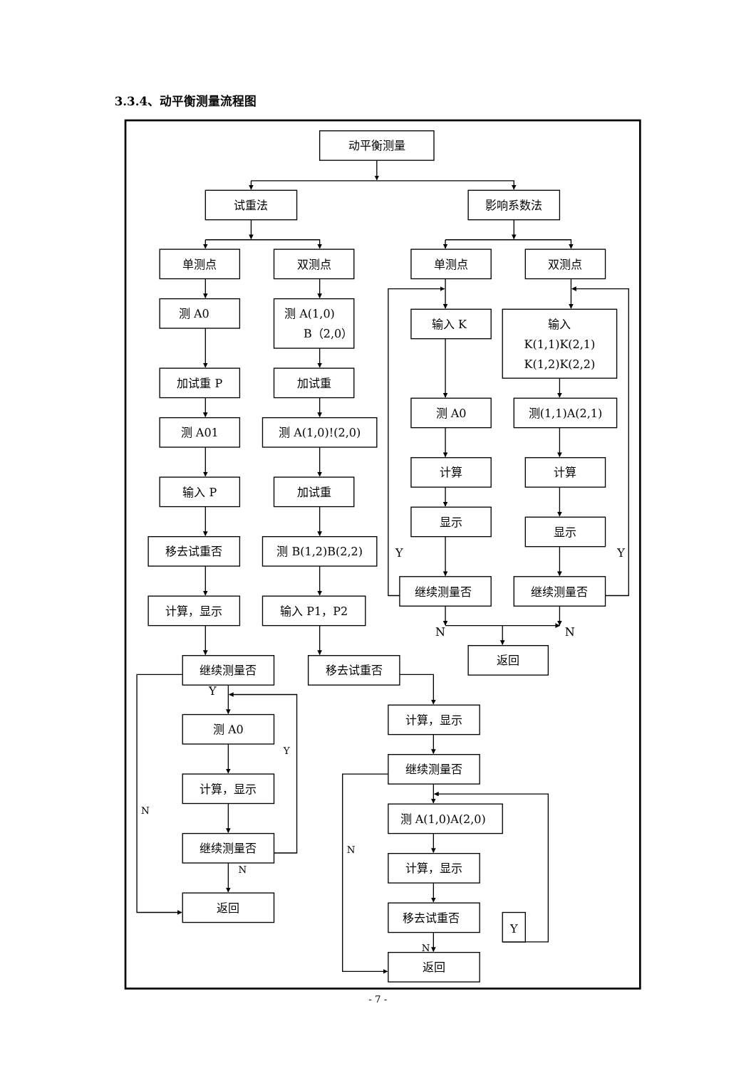3.3.4、动平衡测量流程图
动平衡测量
试重法
影响系数法
单测点
双测点
单测点
双测点
测 A0
测 A(1,0)
B（2,0）
输入 K
输入
K(1,1)K(2,1)
K(1,2)K(2,2)
加试重 P
加试重
测 A0
测(1,1)A(2,1)
测 A01
测 A(1,0)!(2,0)
计算
计算
输入 P
加试重
显示
显示
移去试重否
测 B(1,2)B(2,2)
Y
Y
继续测量否
继续测量否
计算，显示
输入 P1，P2
N
N
返回
继续测量否
移去试重否
Y
计算，显示
测 A0
Y
继续测量否
计算，显示
N
测 A(1,0)A(2,0)
继续测量否
N
计算，显示
N
返回
移去试重否
Y
N
返回
- 7 -